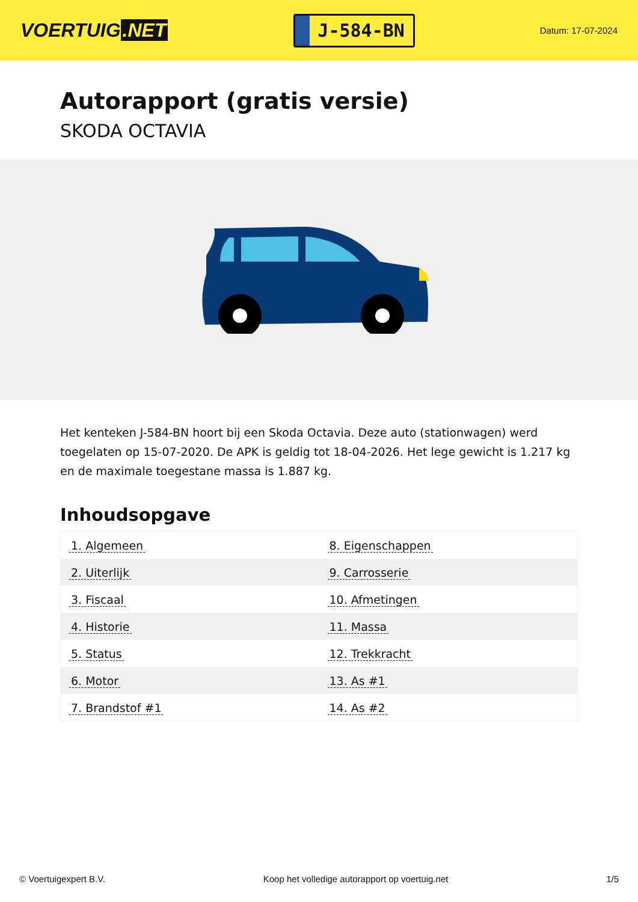VOERTUIG.NET
J-584-BN
Datum: 17-07-2024
Autorapport (gratis versie)
SKODA OCTAVIA
Het kenteken J-584-BN hoort bij een Skoda Octavia. Deze auto (stationwagen) werd toegelaten op 15-07-2020. De APK is geldig tot 18-04-2026. Het lege gewicht is 1.217 kg en de maximale toegestane massa is 1.887 kg.
Inhoudsopgave
| 1. Algemeen | 8. Eigenschappen |
| 2. Uiterlijk | 9. Carrosserie |
| 3. Fiscaal | 10. Afmetingen |
| 4. Historie | 11. Massa |
| 5. Status | 12. Trekkracht |
| 6. Motor | 13. As #1 |
| 7. Brandstof #1 | 14. As #2 |
© Voertuigexpert B.V. Koop het volledige autorapport op voertuig.net 1/5